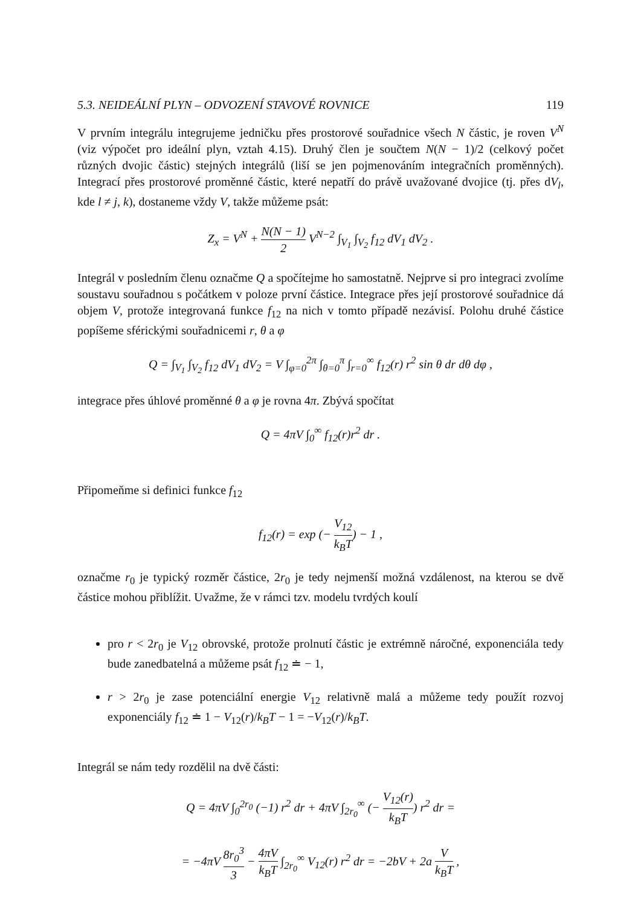5.3. NEIDEÁLNÍ PLYN – ODVOZENÍ STAVOVÉ ROVNICE 119
V prvním integrálu integrujeme jedničku přes prostorové souřadnice všech N částic, je roven V<sup>N</sup> (viz výpočet pro ideální plyn, vztah 4.15). Druhý člen je součtem N(N − 1)/2 (celkový počet různých dvojic částic) stejných integrálů (liší se jen pojmenováním integračních proměnných). Integrací přes prostorové proměnné částic, které nepatří do právě uvažované dvojice (tj. přes dV<sub>l</sub>, kde l ≠ j, k), dostaneme vždy V, takže můžeme psát:
Z<sub>x</sub> = V<sup>N</sup> + N(N − 1) 2 V<sup>N−2</sup> ∫<sub>V<sub>1</sub></sub> ∫<sub>V<sub>2</sub></sub> f<sub>12</sub> dV<sub>1</sub> dV<sub>2</sub> .
Integrál v posledním členu označme Q a spočítejme ho samostatně. Nejprve si pro integraci zvolíme soustavu souřadnou s počátkem v poloze první částice. Integrace přes její prostorové souřadnice dá objem V, protože integrovaná funkce f<sub>12</sub> na nich v tomto případě nezávisí. Polohu druhé částice popíšeme sférickými souřadnicemi r, θ a φ
Q = ∫<sub>V<sub>1</sub></sub> ∫<sub>V<sub>2</sub></sub> f<sub>12</sub> dV<sub>1</sub> dV<sub>2</sub> = V ∫<sub>φ=0</sub><sup>2π</sup> ∫<sub>θ=0</sub><sup>π</sup> ∫<sub>r=0</sub><sup>∞</sup> f<sub>12</sub>(r) r<sup>2</sup> sin θ dr dθ dφ ,
integrace přes úhlové proměnné θ a φ je rovna 4π. Zbývá spočítat
Q = 4πV ∫<sub>0</sub><sup>∞</sup> f<sub>12</sub>(r)r<sup>2</sup> dr .
Připomeňme si definici funkce f<sub>12</sub>
f<sub>12</sub>(r) = exp (− V<sub>12</sub> k<sub>B</sub>T) − 1 ,
označme r<sub>0</sub> je typický rozměr částice, 2r<sub>0</sub> je tedy nejmenší možná vzdálenost, na kterou se dvě částice mohou přiblížit. Uvažme, že v rámci tzv. modelu tvrdých koulí
pro r < 2r<sub>0</sub> je V<sub>12</sub> obrovské, protože prolnutí částic je extrémně náročné, exponenciála tedy bude zanedbatelná a můžeme psát f<sub>12</sub> ≐ − 1,
r > 2r<sub>0</sub> je zase potenciální energie V<sub>12</sub> relativně malá a můžeme tedy použít rozvoj exponenciály f<sub>12</sub> ≐ 1 − V<sub>12</sub>(r)/k<sub>B</sub>T − 1 = −V<sub>12</sub>(r)/k<sub>B</sub>T.
Integrál se nám tedy rozdělil na dvě části:
Q = 4πV ∫<sub>0</sub><sup>2r<sub>0</sub></sup> (−1) r<sup>2</sup> dr + 4πV ∫<sub>2r<sub>0</sub></sub><sup>∞</sup> (− V<sub>12</sub>(r) k<sub>B</sub>T) r<sup>2</sup> dr =
= −4πV 8r<sub>0</sub><sup>3</sup> 3 − 4πV k<sub>B</sub>T ∫<sub>2r<sub>0</sub></sub><sup>∞</sup> V<sub>12</sub>(r) r<sup>2</sup> dr = −2bV + 2a V k<sub>B</sub>T ,